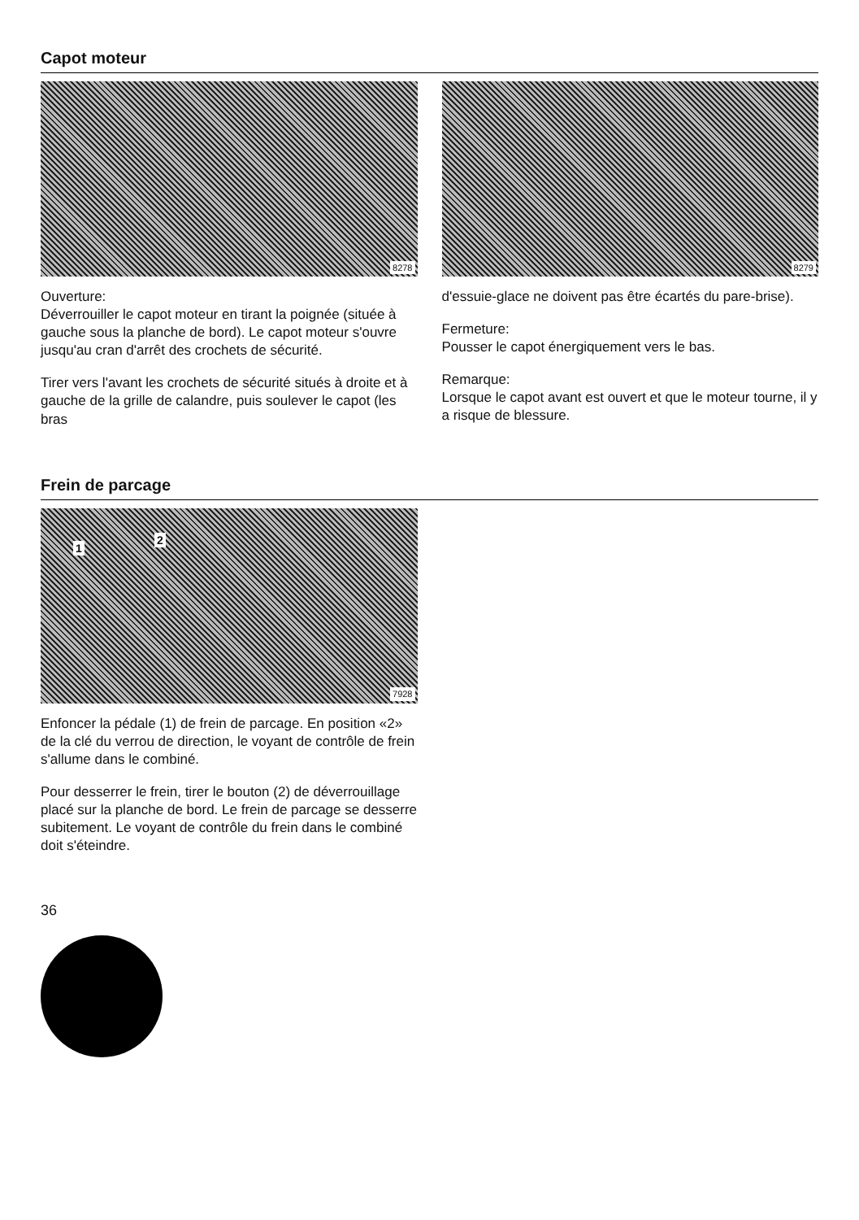Capot moteur
8278
Ouverture:
Déverrouiller le capot moteur en tirant la poignée (située à gauche sous la planche de bord). Le capot moteur s'ouvre jusqu'au cran d'arrêt des crochets de sécurité.
Tirer vers l'avant les crochets de sécurité situés à droite et à gauche de la grille de calandre, puis soulever le capot (les bras
8279
d'essuie-glace ne doivent pas être écartés du pare-brise).
Fermeture:
Pousser le capot énergiquement vers le bas.
Remarque:
Lorsque le capot avant est ouvert et que le moteur tourne, il y a risque de blessure.
Frein de parcage
1
2
7928
Enfoncer la pédale (1) de frein de parcage. En position «2» de la clé du verrou de direction, le voyant de contrôle de frein s'allume dans le combiné.
Pour desserrer le frein, tirer le bouton (2) de déverrouillage placé sur la planche de bord. Le frein de parcage se desserre subitement. Le voyant de contrôle du frein dans le combiné doit s'éteindre.
36